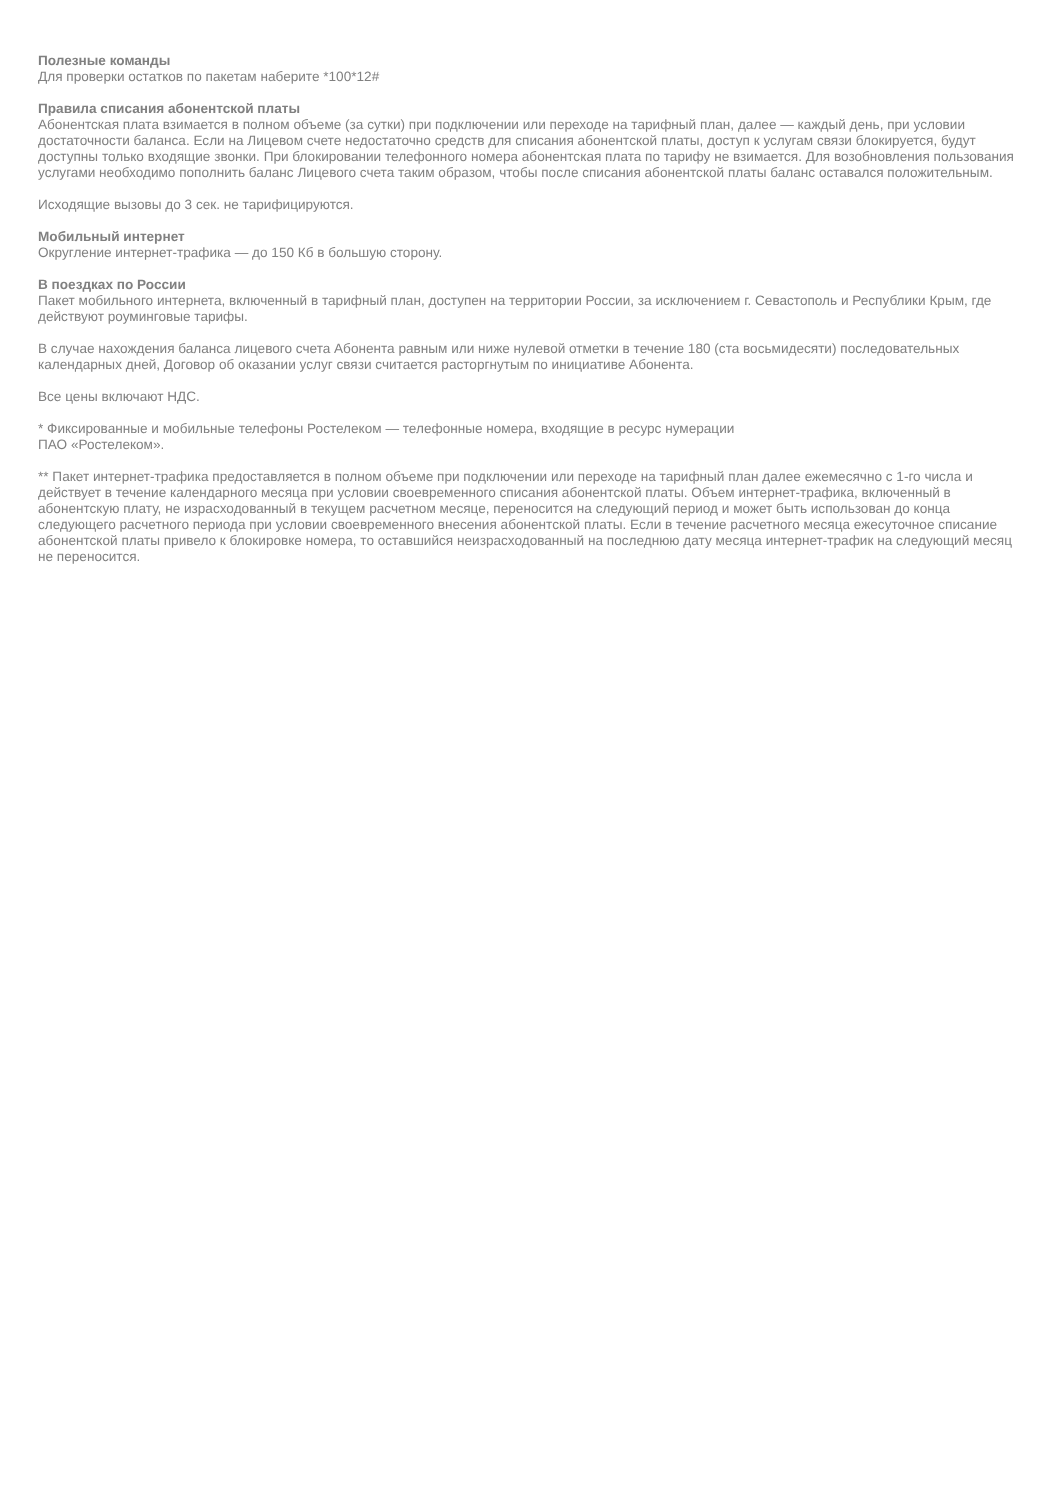Полезные команды
Для проверки остатков по пакетам наберите *100*12#
Правила списания абонентской платы
Абонентская плата взимается в полном объеме (за сутки) при подключении или переходе на тарифный план, далее — каждый день, при условии достаточности баланса. Если на Лицевом счете недостаточно средств для списания абонентской платы, доступ к услугам связи блокируется, будут доступны только входящие звонки. При блокировании телефонного номера абонентская плата по тарифу не взимается. Для возобновления пользования услугами необходимо пополнить баланс Лицевого счета таким образом, чтобы после списания абонентской платы баланс оставался положительным.
Исходящие вызовы до 3 сек. не тарифицируются.
Мобильный интернет
Округление интернет-трафика — до 150 Кб в большую сторону.
В поездках по России
Пакет мобильного интернета, включенный в тарифный план, доступен на территории России, за исключением г. Севастополь и Республики Крым, где действуют роуминговые тарифы.
В случае нахождения баланса лицевого счета Абонента равным или ниже нулевой отметки в течение 180 (ста восьмидесяти) последовательных календарных дней, Договор об оказании услуг связи считается расторгнутым по инициативе Абонента.
Все цены включают НДС.
* Фиксированные и мобильные телефоны Ростелеком — телефонные номера, входящие в ресурс нумерации
ПАО «Ростелеком».
** Пакет интернет-трафика предоставляется в полном объеме при подключении или переходе на тарифный план далее ежемесячно с 1-го числа и действует в течение календарного месяца при условии своевременного списания абонентской платы. Объем интернет-трафика, включенный в абонентскую плату, не израсходованный в текущем расчетном месяце, переносится на следующий период и может быть использован до конца следующего расчетного периода при условии своевременного внесения абонентской платы. Если в течение расчетного месяца ежесуточное списание абонентской платы привело к блокировке номера, то оставшийся неизрасходованный на последнюю дату месяца интернет-трафик на следующий месяц не переносится.